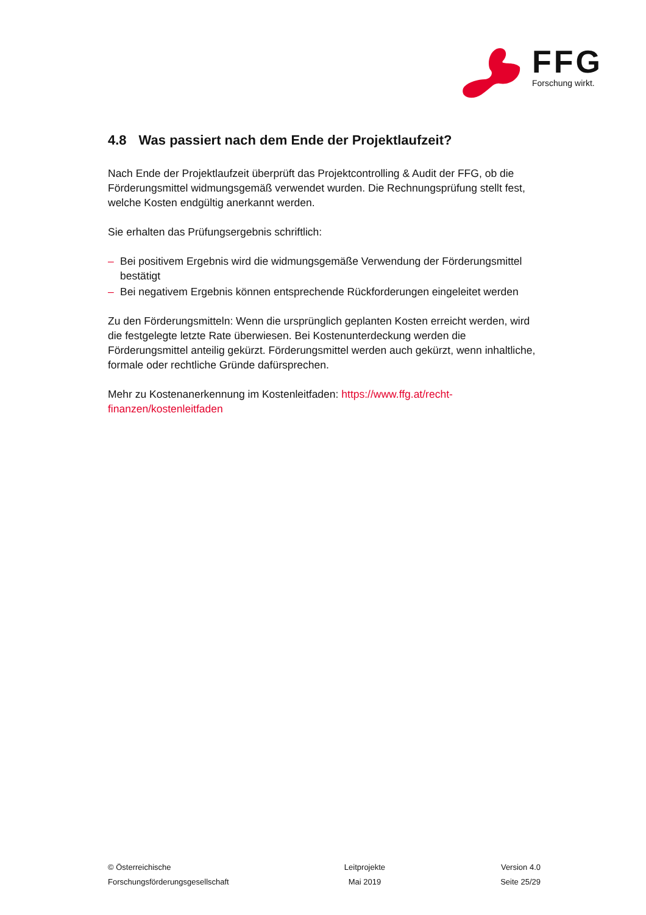FFG Forschung wirkt.
4.8 Was passiert nach dem Ende der Projektlaufzeit?
Nach Ende der Projektlaufzeit überprüft das Projektcontrolling & Audit der FFG, ob die Förderungsmittel widmungsgemäß verwendet wurden. Die Rechnungsprüfung stellt fest, welche Kosten endgültig anerkannt werden.
Sie erhalten das Prüfungsergebnis schriftlich:
– Bei positivem Ergebnis wird die widmungsgemäße Verwendung der Förderungsmittel bestätigt
– Bei negativem Ergebnis können entsprechende Rückforderungen eingeleitet werden
Zu den Förderungsmitteln: Wenn die ursprünglich geplanten Kosten erreicht werden, wird die festgelegte letzte Rate überwiesen. Bei Kostenunterdeckung werden die Förderungsmittel anteilig gekürzt. Förderungsmittel werden auch gekürzt, wenn inhaltliche, formale oder rechtliche Gründe dafürsprechen.
Mehr zu Kostenanerkennung im Kostenleitfaden: https://www.ffg.at/recht-finanzen/kostenleitfaden
© Österreichische
Forschungsförderungsgesellschaft
Leitprojekte
Mai 2019
Version 4.0
Seite 25/29